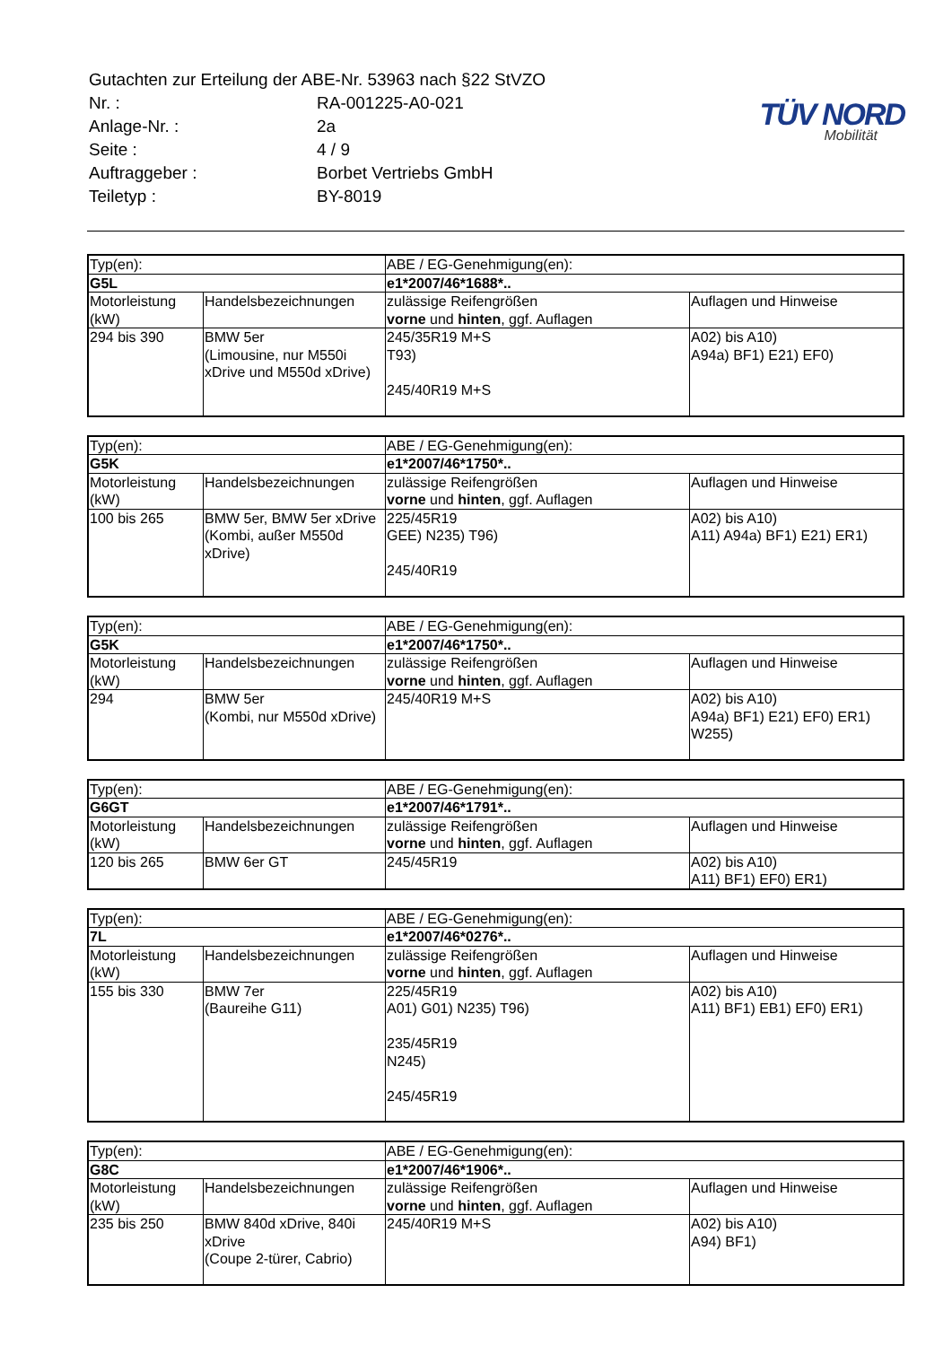| Gutachten zur Erteilung der ABE-Nr. 53963 nach §22 StVZO | |
| Nr. : | RA-001225-A0-021 |
| Anlage-Nr. : | 2a |
| Seite : | 4 / 9 |
| Auftraggeber : | Borbet Vertriebs GmbH |
| Teiletyp : | BY-8019 |
TÜV NORD
Mobilität
| Typ(en): | | ABE / EG-Genehmigung(en): | |
| G5L | | e1*2007/46*1688*.. | |
| Motorleistung (kW) | Handelsbezeichnungen | zulässige Reifengrößen vorne und hinten , ggf. Auflagen | Auflagen und Hinweise |
| 294 bis 390 | BMW 5er (Limousine, nur M550i xDrive und M550d xDrive) | 245/35R19 M+S T93) 245/40R19 M+S | A02) bis A10) A94a) BF1) E21) EF0) |
| Typ(en): | | ABE / EG-Genehmigung(en): | |
| G5K | | e1*2007/46*1750*.. | |
| Motorleistung (kW) | Handelsbezeichnungen | zulässige Reifengrößen vorne und hinten , ggf. Auflagen | Auflagen und Hinweise |
| 100 bis 265 | BMW 5er, BMW 5er xDrive (Kombi, außer M550d xDrive) | 225/45R19 GEE) N235) T96) 245/40R19 | A02) bis A10) A11) A94a) BF1) E21) ER1) |
| Typ(en): | | ABE / EG-Genehmigung(en): | |
| G5K | | e1*2007/46*1750*.. | |
| Motorleistung (kW) | Handelsbezeichnungen | zulässige Reifengrößen vorne und hinten , ggf. Auflagen | Auflagen und Hinweise |
| 294 | BMW 5er (Kombi, nur M550d xDrive) | 245/40R19 M+S | A02) bis A10) A94a) BF1) E21) EF0) ER1) W255) |
| Typ(en): | | ABE / EG-Genehmigung(en): | |
| G6GT | | e1*2007/46*1791*.. | |
| Motorleistung (kW) | Handelsbezeichnungen | zulässige Reifengrößen vorne und hinten , ggf. Auflagen | Auflagen und Hinweise |
| 120 bis 265 | BMW 6er GT | 245/45R19 | A02) bis A10) A11) BF1) EF0) ER1) |
| Typ(en): | | ABE / EG-Genehmigung(en): | |
| 7L | | e1*2007/46*0276*.. | |
| Motorleistung (kW) | Handelsbezeichnungen | zulässige Reifengrößen vorne und hinten , ggf. Auflagen | Auflagen und Hinweise |
| 155 bis 330 | BMW 7er (Baureihe G11) | 225/45R19 A01) G01) N235) T96) 235/45R19 N245) 245/45R19 | A02) bis A10) A11) BF1) EB1) EF0) ER1) |
| Typ(en): | | ABE / EG-Genehmigung(en): | |
| G8C | | e1*2007/46*1906*.. | |
| Motorleistung (kW) | Handelsbezeichnungen | zulässige Reifengrößen vorne und hinten , ggf. Auflagen | Auflagen und Hinweise |
| 235 bis 250 | BMW 840d xDrive, 840i xDrive (Coupe 2-türer, Cabrio) | 245/40R19 M+S | A02) bis A10) A94) BF1) |